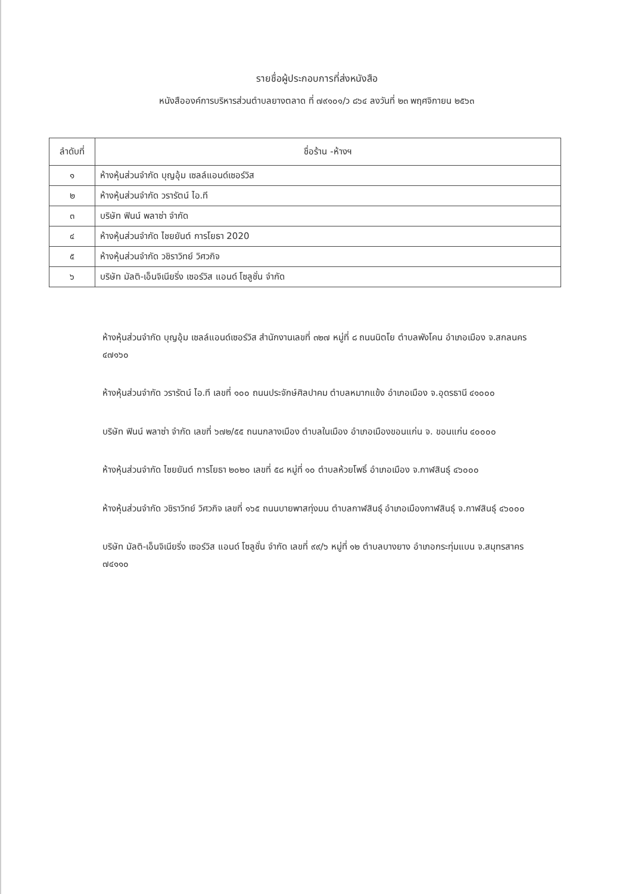รายชื่อผู้ประกอบการที่ส่งหนังสือ
หนังสือองค์การบริหารส่วนตำบลยางตลาด ที่ ๗๙๑๐๑/ว ๘๖๔ ลงวันที่ ๒๓ พฤศจิกายน ๒๕๖๓
| ลำดับที่ | ชื่อร้าน -ห้างฯ |
| --- | --- |
| ๑ | ห้างหุ้นส่วนจำกัด บุญอุ้ม เซลล์แอนด์เซอร์วิส |
| ๒ | ห้างหุ้นส่วนจำกัด วรารัตน์ ไอ.ที |
| ๓ | บริษัท ฟินน์ พลาซ่า จำกัด |
| ๔ | ห้างหุ้นส่วนจำกัด ไชยยันต์ การโยธา 2020 |
| ๕ | ห้างหุ้นส่วนจำกัด วชิราวิทย์ วิศวกิจ |
| ๖ | บริษัท มัลติ-เอ็นจิเนียริ่ง เซอร์วิส แอนด์ โซลูชั่น จำกัด |
ห้างหุ้นส่วนจำกัด บุญอุ้ม เซลล์แอนด์เซอร์วิส สำนักงานเลขที่ ๓๒๗ หมู่ที่ ๘ ถนนนิตโย ตำบลพังโคน อำเภอเมือง จ.สกลนคร ๔๗๑๖๐
ห้างหุ้นส่วนจำกัด วรารัตน์ ไอ.ที เลขที่ ๑๐๐ ถนนประจักษ์ศิลปาคม ตำบลหมากแข้ง อำเภอเมือง จ.อุดรธานี ๔๑๐๐๐
บริษัท ฟินน์ พลาซ่า จำกัด เลขที่ ๖๗๒/๕๕ ถนนกลางเมือง ตำบลในเมือง อำเภอเมืองขอนแก่น จ. ขอนแก่น ๔๐๐๐๐
ห้างหุ้นส่วนจำกัด ไชยยันต์ การโยธา ๒๐๒๐ เลขที่ ๕๘ หมู่ที่ ๑๐ ตำบลห้วยโพธิ์ อำเภอเมือง จ.กาฬสินธุ์ ๔๖๐๐๐
ห้างหุ้นส่วนจำกัด วชิราวิทย์ วิศวกิจ เลขที่ ๑๖๕ ถนนบายพาสทุ่งมน ตำบลกาฬสินธุ์ อำเภอเมืองกาฬสินธุ์ จ.กาฬสินธุ์ ๔๖๐๐๐
บริษัท มัลติ-เอ็นจิเนียริ่ง เซอร์วิส แอนด์ โซลูชั่น จำกัด เลขที่ ๙๙/๖ หมู่ที่ ๑๒ ตำบลบางยาง อำเภอกระทุ่มแบน จ.สมุทรสาคร ๗๔๑๑๐